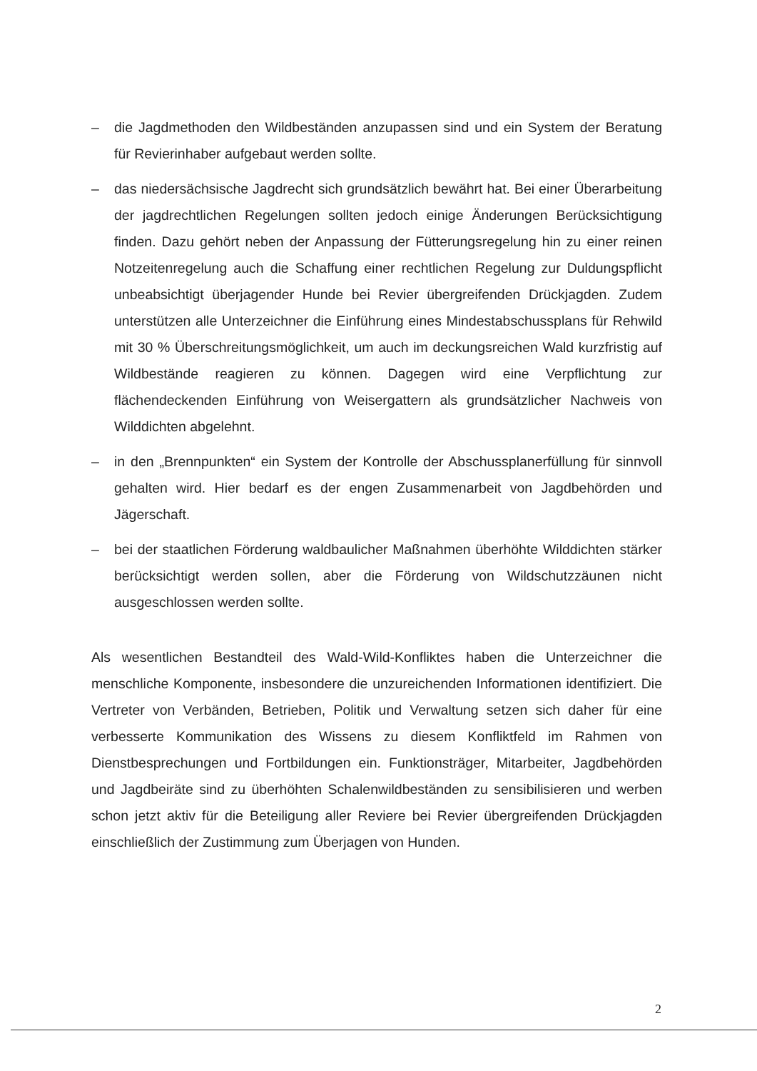– die Jagdmethoden den Wildbeständen anzupassen sind und ein System der Beratung für Revierinhaber aufgebaut werden sollte.
– das niedersächsische Jagdrecht sich grundsätzlich bewährt hat. Bei einer Überarbeitung der jagdrechtlichen Regelungen sollten jedoch einige Änderungen Berücksichtigung finden. Dazu gehört neben der Anpassung der Fütterungsregelung hin zu einer reinen Notzeitenregelung auch die Schaffung einer rechtlichen Regelung zur Duldungspflicht unbeabsichtigt überjagender Hunde bei Revier übergreifenden Drückjagden. Zudem unterstützen alle Unterzeichner die Einführung eines Mindestabschussplans für Rehwild mit 30 % Überschreitungsmöglichkeit, um auch im deckungsreichen Wald kurzfristig auf Wildbestände reagieren zu können. Dagegen wird eine Verpflichtung zur flächendeckenden Einführung von Weisergattern als grundsätzlicher Nachweis von Wilddichten abgelehnt.
– in den „Brennpunkten“ ein System der Kontrolle der Abschussplanerfüllung für sinnvoll gehalten wird. Hier bedarf es der engen Zusammenarbeit von Jagdbehörden und Jägerschaft.
– bei der staatlichen Förderung waldbaulicher Maßnahmen überhöhte Wilddichten stärker berücksichtigt werden sollen, aber die Förderung von Wildschutzzäunen nicht ausgeschlossen werden sollte.
Als wesentlichen Bestandteil des Wald-Wild-Konfliktes haben die Unterzeichner die menschliche Komponente, insbesondere die unzureichenden Informationen identifiziert. Die Vertreter von Verbänden, Betrieben, Politik und Verwaltung setzen sich daher für eine verbesserte Kommunikation des Wissens zu diesem Konfliktfeld im Rahmen von Dienstbesprechungen und Fortbildungen ein. Funktionsträger, Mitarbeiter, Jagdbehörden und Jagdbeiräte sind zu überhöhten Schalenwildbeständen zu sensibilisieren und werben schon jetzt aktiv für die Beteiligung aller Reviere bei Revier übergreifenden Drückjagden einschließlich der Zustimmung zum Überjagen von Hunden.
2